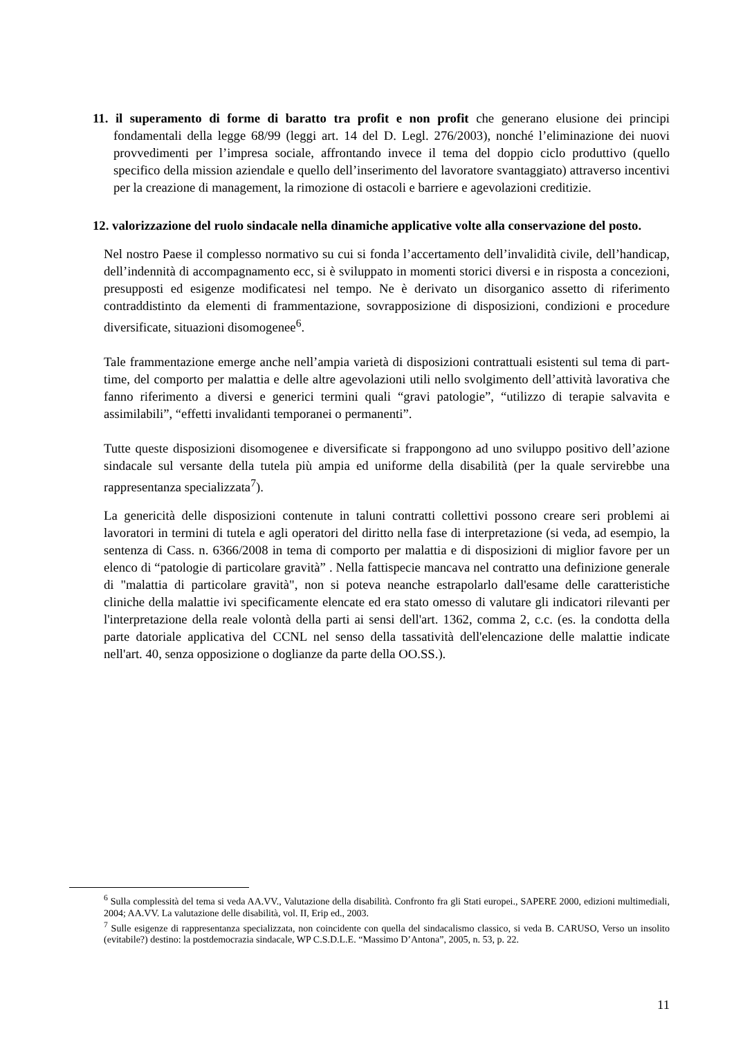11. il superamento di forme di baratto tra profit e non profit che generano elusione dei principi fondamentali della legge 68/99 (leggi art. 14 del D. Legl. 276/2003), nonché l’eliminazione dei nuovi provvedimenti per l’impresa sociale, affrontando invece il tema del doppio ciclo produttivo (quello specifico della mission aziendale e quello dell’inserimento del lavoratore svantaggiato) attraverso incentivi per la creazione di management, la rimozione di ostacoli e barriere e agevolazioni creditizie.
12. valorizzazione del ruolo sindacale nella dinamiche applicative volte alla conservazione del posto.
Nel nostro Paese il complesso normativo su cui si fonda l’accertamento dell’invalidità civile, dell’handicap, dell’indennità di accompagnamento ecc, si è sviluppato in momenti storici diversi e in risposta a concezioni, presupposti ed esigenze modificatesi nel tempo. Ne è derivato un disorganico assetto di riferimento contraddistinto da elementi di frammentazione, sovrapposizione di disposizioni, condizioni e procedure diversificate, situazioni disomogenee<sup>6</sup>.
Tale frammentazione emerge anche nell’ampia varietà di disposizioni contrattuali esistenti sul tema di part-time, del comporto per malattia e delle altre agevolazioni utili nello svolgimento dell’attività lavorativa che fanno riferimento a diversi e generici termini quali “gravi patologie”, “utilizzo di terapie salvavita e assimilabili”, “effetti invalidanti temporanei o permanenti”.
Tutte queste disposizioni disomogenee e diversificate si frappongono ad uno sviluppo positivo dell’azione sindacale sul versante della tutela più ampia ed uniforme della disabilità (per la quale servirebbe una rappresentanza specializzata<sup>7</sup>).
La genericità delle disposizioni contenute in taluni contratti collettivi possono creare seri problemi ai lavoratori in termini di tutela e agli operatori del diritto nella fase di interpretazione (si veda, ad esempio, la sentenza di Cass. n. 6366/2008 in tema di comporto per malattia e di disposizioni di miglior favore per un elenco di “patologie di particolare gravità” . Nella fattispecie mancava nel contratto una definizione generale di "malattia di particolare gravità", non si poteva neanche estrapolarlo dall'esame delle caratteristiche cliniche della malattie ivi specificamente elencate ed era stato omesso di valutare gli indicatori rilevanti per l'interpretazione della reale volontà della parti ai sensi dell'art. 1362, comma 2, c.c. (es. la condotta della parte datoriale applicativa del CCNL nel senso della tassatività dell'elencazione delle malattie indicate nell'art. 40, senza opposizione o doglianze da parte della OO.SS.).
<sup>6</sup> Sulla complessità del tema si veda AA.VV., Valutazione della disabilità. Confronto fra gli Stati europei., SAPERE 2000, edizioni multimediali, 2004; AA.VV. La valutazione delle disabilità, vol. II, Erip ed., 2003.
<sup>7</sup> Sulle esigenze di rappresentanza specializzata, non coincidente con quella del sindacalismo classico, si veda B. CARUSO, Verso un insolito (evitabile?) destino: la postdemocrazia sindacale, WP C.S.D.L.E. “Massimo D’Antona”, 2005, n. 53, p. 22.
11